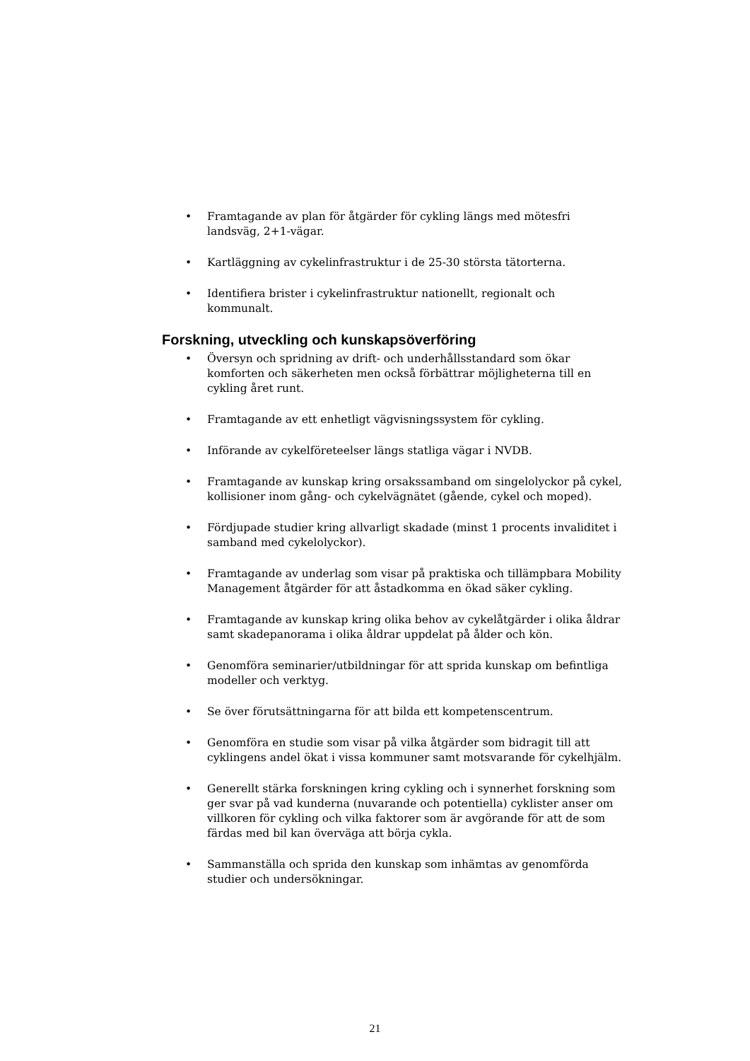• Framtagande av plan för åtgärder för cykling längs med mötesfri landsväg, 2+1-vägar.
• Kartläggning av cykelinfrastruktur i de 25-30 största tätorterna.
• Identifiera brister i cykelinfrastruktur nationellt, regionalt och kommunalt.
Forskning, utveckling och kunskapsöverföring
• Översyn och spridning av drift- och underhållsstandard som ökar komforten och säkerheten men också förbättrar möjligheterna till en cykling året runt.
• Framtagande av ett enhetligt vägvisningssystem för cykling.
• Införande av cykelföreteelser längs statliga vägar i NVDB.
• Framtagande av kunskap kring orsakssamband om singelolyckor på cykel, kollisioner inom gång- och cykelvägnätet (gående, cykel och moped).
• Fördjupade studier kring allvarligt skadade (minst 1 procents invaliditet i samband med cykelolyckor).
• Framtagande av underlag som visar på praktiska och tillämpbara Mobility Management åtgärder för att åstadkomma en ökad säker cykling.
• Framtagande av kunskap kring olika behov av cykelåtgärder i olika åldrar samt skadepanorama i olika åldrar uppdelat på ålder och kön.
• Genomföra seminarier/utbildningar för att sprida kunskap om befintliga modeller och verktyg.
• Se över förutsättningarna för att bilda ett kompetenscentrum.
• Genomföra en studie som visar på vilka åtgärder som bidragit till att cyklingens andel ökat i vissa kommuner samt motsvarande för cykelhjälm.
• Generellt stärka forskningen kring cykling och i synnerhet forskning som ger svar på vad kunderna (nuvarande och potentiella) cyklister anser om villkoren för cykling och vilka faktorer som är avgörande för att de som färdas med bil kan överväga att börja cykla.
• Sammanställa och sprida den kunskap som inhämtas av genomförda studier och undersökningar.
21